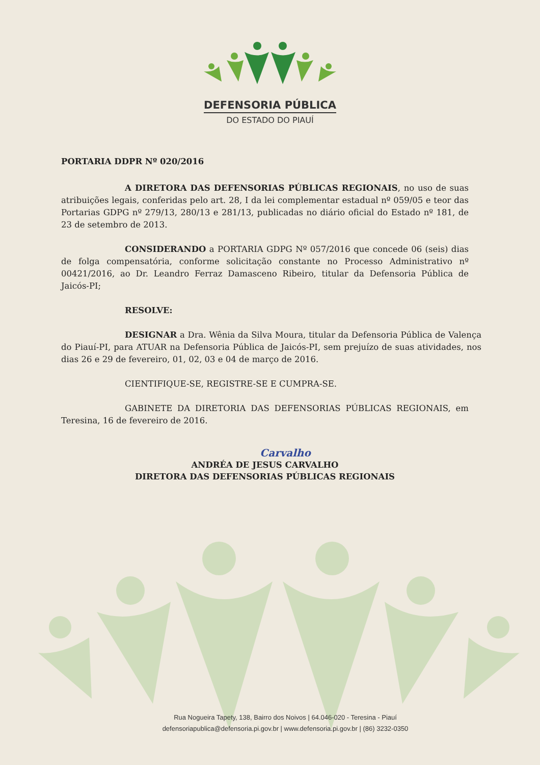DEFENSORIA PÚBLICA
DO ESTADO DO PIAUÍ
PORTARIA DDPR Nº 020/2016
A DIRETORA DAS DEFENSORIAS PÚBLICAS REGIONAIS, no uso de suas atribuições legais, conferidas pelo art. 28, I da lei complementar estadual nº 059/05 e teor das Portarias GDPG nº 279/13, 280/13 e 281/13, publicadas no diário oficial do Estado nº 181, de 23 de setembro de 2013.
CONSIDERANDO a PORTARIA GDPG Nº 057/2016 que concede 06 (seis) dias de folga compensatória, conforme solicitação constante no Processo Administrativo nº 00421/2016, ao Dr. Leandro Ferraz Damasceno Ribeiro, titular da Defensoria Pública de Jaicós-PI;
RESOLVE:
DESIGNAR a Dra. Wênia da Silva Moura, titular da Defensoria Pública de Valença do Piauí-PI, para ATUAR na Defensoria Pública de Jaicós-PI, sem prejuízo de suas atividades, nos dias 26 e 29 de fevereiro, 01, 02, 03 e 04 de março de 2016.
CIENTIFIQUE-SE, REGISTRE-SE E CUMPRA-SE.
GABINETE DA DIRETORIA DAS DEFENSORIAS PÚBLICAS REGIONAIS, em Teresina, 16 de fevereiro de 2016.
Carvalho
ANDRÉA DE JESUS CARVALHO
DIRETORA DAS DEFENSORIAS PÚBLICAS REGIONAIS
Rua Nogueira Tapety, 138, Bairro dos Noivos | 64.046-020 - Teresina - Piauí
defensoriapublica@defensoria.pi.gov.br | www.defensoria.pi.gov.br | (86) 3232-0350